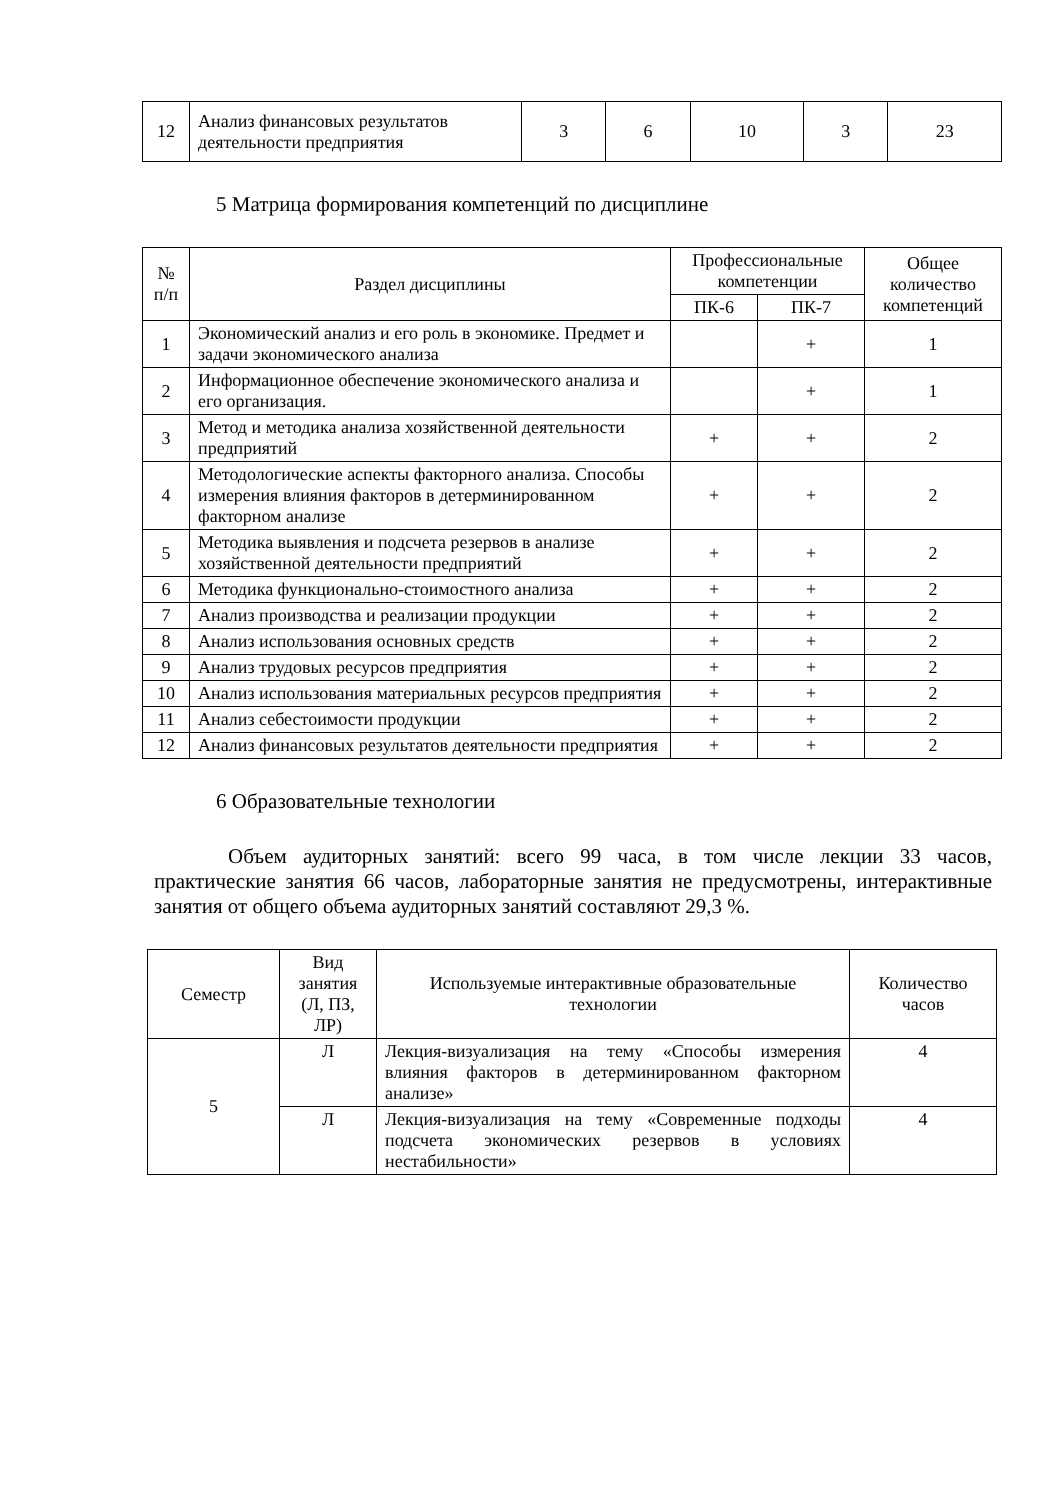| 12 | Анализ финансовых результатов деятельности предприятия | 3 | 6 | 10 | 3 | 23 |
5 Матрица формирования компетенций по дисциплине
| № п/п | Раздел дисциплины | Профессиональные компетенции | | Общее количество компетенций |
| --- | --- | --- | --- | --- |
| | | ПК-6 | ПК-7 | |
| 1 | Экономический анализ и его роль в экономике. Предмет и задачи экономического анализа | | + | 1 |
| 2 | Информационное обеспечение экономического анализа и его организация. | | + | 1 |
| 3 | Метод и методика анализа хозяйственной деятельности предприятий | + | + | 2 |
| 4 | Методологические аспекты факторного анализа. Способы измерения влияния факторов в детерминированном факторном анализе | + | + | 2 |
| 5 | Методика выявления и подсчета резервов в анализе хозяйственной деятельности предприятий | + | + | 2 |
| 6 | Методика функционально-стоимостного анализа | + | + | 2 |
| 7 | Анализ производства и реализации продукции | + | + | 2 |
| 8 | Анализ использования основных средств | + | + | 2 |
| 9 | Анализ трудовых ресурсов предприятия | + | + | 2 |
| 10 | Анализ использования материальных ресурсов предприятия | + | + | 2 |
| 11 | Анализ себестоимости продукции | + | + | 2 |
| 12 | Анализ финансовых результатов деятельности предприятия | + | + | 2 |
6 Образовательные технологии
Объем аудиторных занятий: всего 99 часа, в том числе лекции 33 часов, практические занятия 66 часов, лабораторные занятия не предусмотрены, интерактивные занятия от общего объема аудиторных занятий составляют 29,3 %.
| Семестр | Вид занятия (Л, ПЗ, ЛР) | Используемые интерактивные образовательные технологии | Количество часов |
| --- | --- | --- | --- |
| 5 | Л | Лекция-визуализация на тему «Способы измерения влияния факторов в детерминированном факторном анализе» | 4 |
| | Л | Лекция-визуализация на тему «Современные подходы подсчета экономических резервов в условиях нестабильности» | 4 |